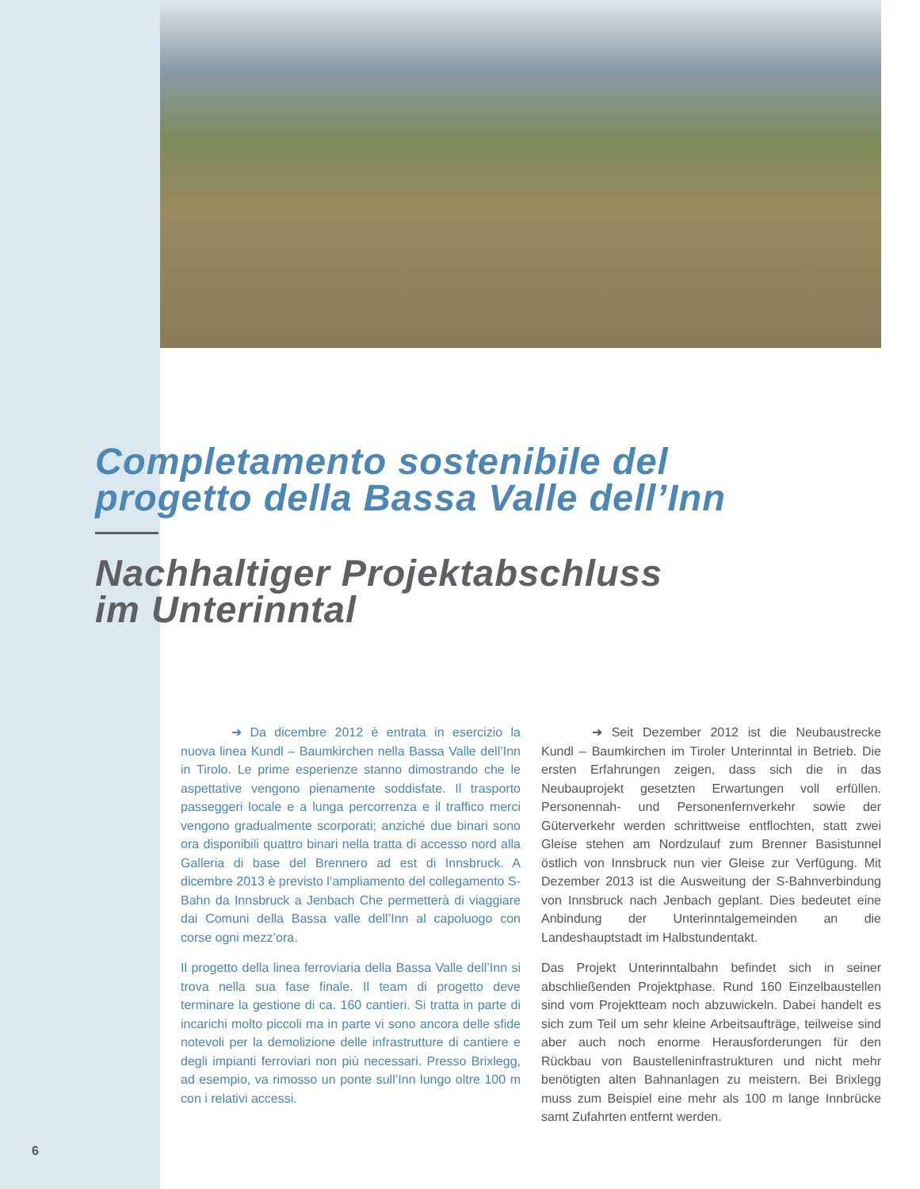Completamento sostenibile del
progetto della Bassa Valle dell’Inn
Nachhaltiger Projektabschluss
im Unterinntal
➜ Da dicembre 2012 è entrata in esercizio la nuova linea Kundl – Baumkirchen nella Bassa Valle dell’Inn in Tirolo. Le prime esperienze stanno dimostrando che le aspettative vengono pienamente soddisfate. Il trasporto passeggeri locale e a lunga percorrenza e il traffico merci vengono gradualmente scorporati; anziché due binari sono ora disponibili quattro binari nella tratta di accesso nord alla Galleria di base del Brennero ad est di Innsbruck. A dicembre 2013 è previsto l’ampliamento del collegamento S-Bahn da Innsbruck a Jenbach Che permetterà di viaggiare dai Comuni della Bassa valle dell’Inn al capoluogo con corse ogni mezz’ora.
Il progetto della linea ferroviaria della Bassa Valle dell’Inn si trova nella sua fase finale. Il team di progetto deve terminare la gestione di ca. 160 cantieri. Si tratta in parte di incarichi molto piccoli ma in parte vi sono ancora delle sfide notevoli per la demolizione delle infrastrutture di cantiere e degli impianti ferroviari non più necessari. Presso Brixlegg, ad esempio, va rimosso un ponte sull’Inn lungo oltre 100 m con i relativi accessi.
➜ Seit Dezember 2012 ist die Neubaustrecke Kundl – Baumkirchen im Tiroler Unterinntal in Betrieb. Die ersten Erfahrungen zeigen, dass sich die in das Neubauprojekt gesetzten Erwartungen voll erfüllen. Personennah- und Personenfernverkehr sowie der Güterverkehr werden schrittweise entflochten, statt zwei Gleise stehen am Nordzulauf zum Brenner Basistunnel östlich von Innsbruck nun vier Gleise zur Verfügung. Mit Dezember 2013 ist die Ausweitung der S-Bahnverbindung von Innsbruck nach Jenbach geplant. Dies bedeutet eine Anbindung der Unterinntalgemeinden an die Landeshauptstadt im Halbstundentakt.
Das Projekt Unterinntalbahn befindet sich in seiner abschließenden Projektphase. Rund 160 Einzelbaustellen sind vom Projektteam noch abzuwickeln. Dabei handelt es sich zum Teil um sehr kleine Arbeitsaufträge, teilweise sind aber auch noch enorme Herausforderungen für den Rückbau von Baustelleninfrastrukturen und nicht mehr benötigten alten Bahnanlagen zu meistern. Bei Brixlegg muss zum Beispiel eine mehr als 100 m lange Innbrücke samt Zufahrten entfernt werden.
6